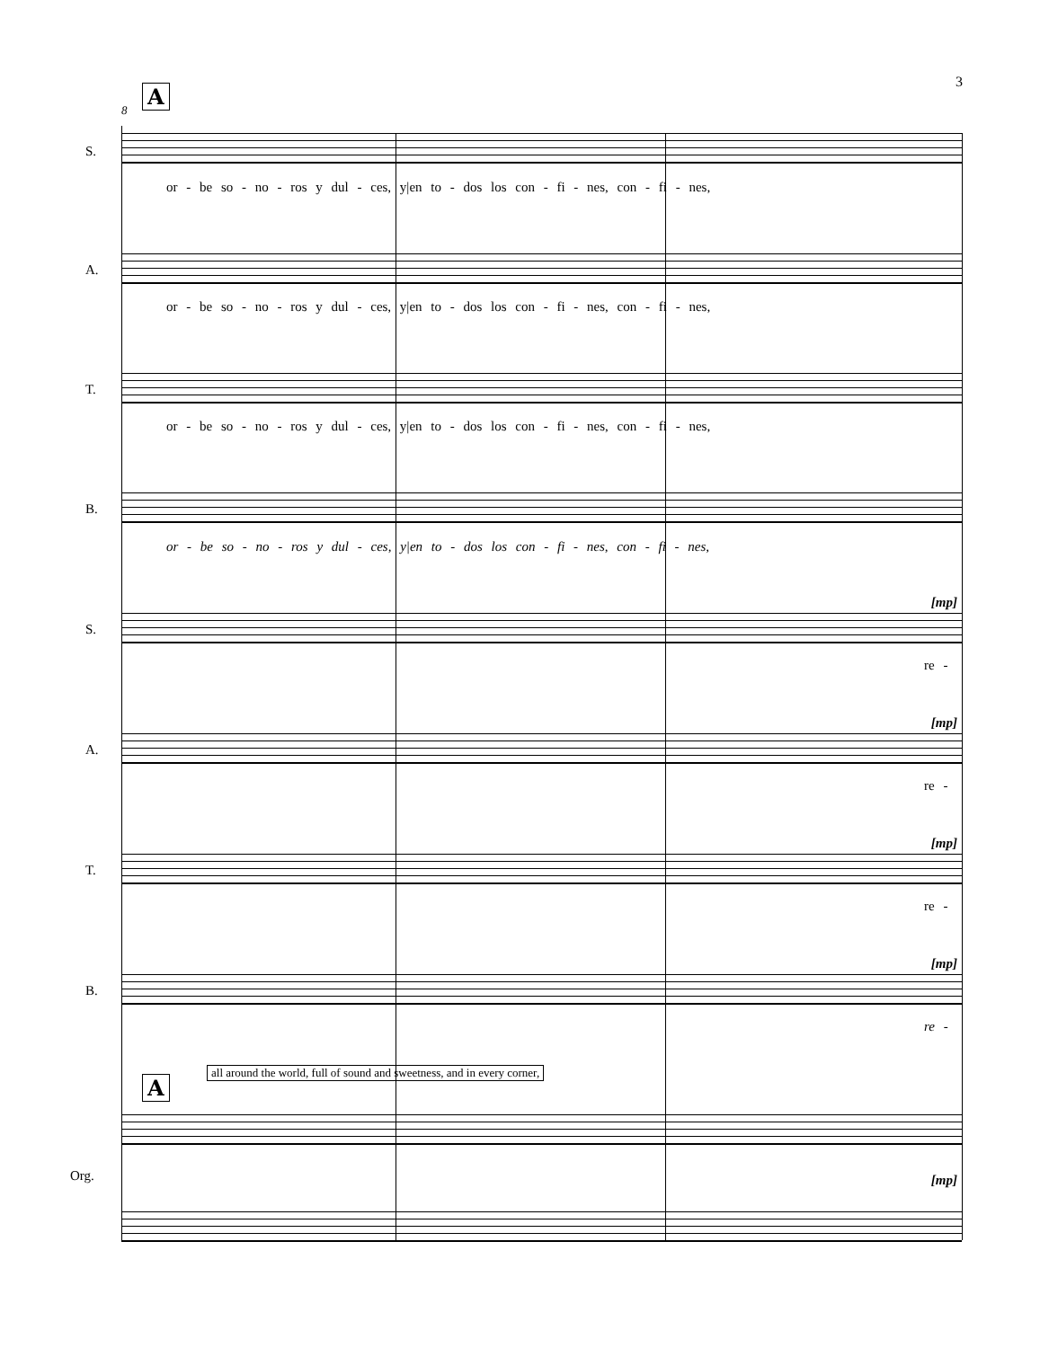3
A
8
S.
or - be so - no - ros y dul - ces, y|en to - dos los con - fi - nes, con - fi - nes,
A.
or - be so - no - ros y dul - ces, y|en to - dos los con - fi - nes, con - fi - nes,
T.
or - be so - no - ros y dul - ces, y|en to - dos los con - fi - nes, con - fi - nes,
B.
or - be so - no - ros y dul - ces, y|en to - dos los con - fi - nes, con - fi - nes,
[mp]
S.
re -
[mp]
A.
re -
[mp]
T.
re -
[mp]
B.
re -
A
all around the world, full of sound and sweetness, and in every corner,
Org. [mp]